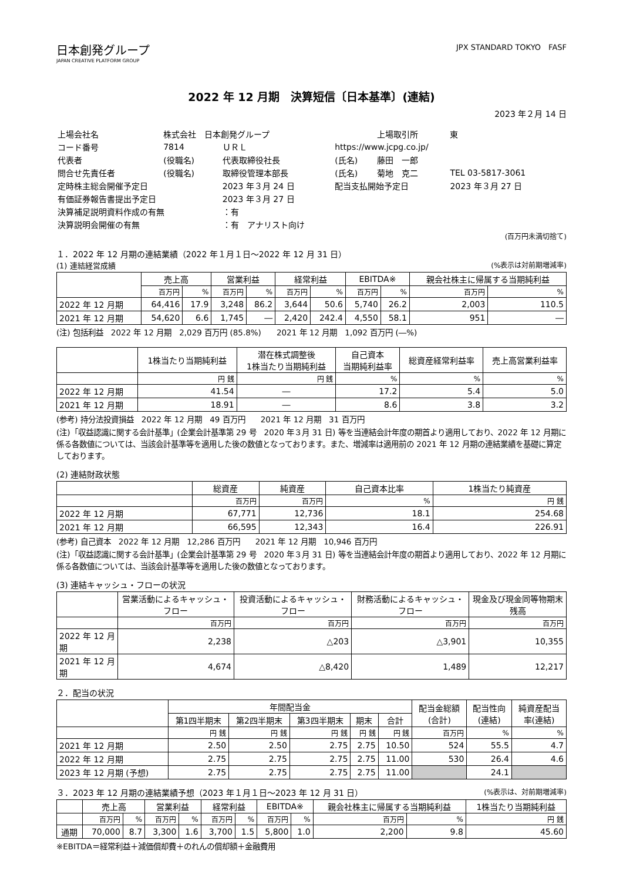日本創発グループ
JAPAN CREATIVE PLATFORM GROUP
JPX STANDARD TOKYO　FASF
2022 年 12 月期　決算短信〔日本基準〕(連結)
2023 年２月 14 日
| 上場会社名 | 株式会社 日本創発グループ | | | 上場取引所 | 東 |
| コード番号 | 7814 | ＵＲＬ | https://www.jcpg.co.jp/ | | |
| 代表者 | (役職名) | 代表取締役社長 | (氏名) | 藤田 一郎 | |
| 問合せ先責任者 | (役職名) | 取締役管理本部長 | (氏名) | 菊地 克二 | TEL 03-5817-3061 |
| 定時株主総会開催予定日 | | 2023 年３月 24 日 | 配当支払開始予定日 | | 2023 年３月 27 日 |
| 有価証券報告書提出予定日 | | 2023 年３月 27 日 | | | |
| 決算補足説明資料作成の有無 | | ：有 | | | |
| 決算説明会開催の有無 | | ：有 アナリスト向け | | | |
(百万円未満切捨て)
１．2022 年 12 月期の連結業績（2022 年１月１日～2022 年 12 月 31 日）
(1) 連結経営成績 (%表示は対前期増減率)
| | 売上高 | | 営業利益 | | 経常利益 | | EBITDA※ | | 親会社株主に帰属する当期純利益 | |
| --- | --- | --- | --- | --- | --- | --- | --- | --- | --- | --- |
| | 百万円 | % | 百万円 | % | 百万円 | % | 百万円 | % | 百万円 | % |
| 2022 年 12 月期 | 64,416 | 17.9 | 3,248 | 86.2 | 3,644 | 50.6 | 5,740 | 26.2 | 2,003 | 110.5 |
| 2021 年 12 月期 | 54,620 | 6.6 | 1,745 | ― | 2,420 | 242.4 | 4,550 | 58.1 | 951 | ― |
(注) 包括利益　2022 年 12 月期　2,029 百万円 (85.8%)　　2021 年 12 月期　1,092 百万円 (―%)
| | 1株当たり当期純利益 | 潜在株式調整後 1株当たり当期純利益 | 自己資本 当期純利益率 | 総資産経常利益率 | 売上高営業利益率 |
| --- | --- | --- | --- | --- | --- |
| | 円 銭 | 円 銭 | % | % | % |
| 2022 年 12 月期 | 41.54 | ― | 17.2 | 5.4 | 5.0 |
| 2021 年 12 月期 | 18.91 | ― | 8.6 | 3.8 | 3.2 |
(参考) 持分法投資損益　2022 年 12 月期　49 百万円　　2021 年 12 月期　31 百万円
(注)「収益認識に関する会計基準」(企業会計基準第 29 号　2020 年３月 31 日) 等を当連結会計年度の期首より適用しており、2022 年 12 月期に係る各数値については、当該会計基準等を適用した後の数値となっております。また、増減率は適用前の 2021 年 12 月期の連結業績を基礎に算定しております。
(2) 連結財政状態
| | 総資産 | 純資産 | 自己資本比率 | 1株当たり純資産 |
| --- | --- | --- | --- | --- |
| | 百万円 | 百万円 | % | 円 銭 |
| 2022 年 12 月期 | 67,771 | 12,736 | 18.1 | 254.68 |
| 2021 年 12 月期 | 66,595 | 12,343 | 16.4 | 226.91 |
(参考) 自己資本　2022 年 12 月期　12,286 百万円　　2021 年 12 月期　10,946 百万円
(注)「収益認識に関する会計基準」(企業会計基準第 29 号　2020 年３月 31 日) 等を当連結会計年度の期首より適用しており、2022 年 12 月期に係る各数値については、当該会計基準等を適用した後の数値となっております。
(3) 連結キャッシュ・フローの状況
| | 営業活動によるキャッシュ・フロー | 投資活動によるキャッシュ・フロー | 財務活動によるキャッシュ・フロー | 現金及び現金同等物期末残高 |
| --- | --- | --- | --- | --- |
| | 百万円 | 百万円 | 百万円 | 百万円 |
| 2022 年 12 月期 | 2,238 | △203 | △3,901 | 10,355 |
| 2021 年 12 月期 | 4,674 | △8,420 | 1,489 | 12,217 |
２．配当の状況
| | 年間配当金 | | | | | 配当金総額 (合計) | 配当性向 (連結) | 純資産配当 率(連結) |
| --- | --- | --- | --- | --- | --- | --- | --- | --- |
| | 第1四半期末 | 第2四半期末 | 第3四半期末 | 期末 | 合計 | | | |
| | 円 銭 | 円 銭 | 円 銭 | 円 銭 | 円 銭 | 百万円 | % | % |
| 2021 年 12 月期 | 2.50 | 2.50 | 2.75 | 2.75 | 10.50 | 524 | 55.5 | 4.7 |
| 2022 年 12 月期 | 2.75 | 2.75 | 2.75 | 2.75 | 11.00 | 530 | 26.4 | 4.6 |
| 2023 年 12 月期 (予想) | 2.75 | 2.75 | 2.75 | 2.75 | 11.00 | | 24.1 | |
３．2023 年 12 月期の連結業績予想（2023 年１月１日～2023 年 12 月 31 日） (%表示は、対前期増減率)
| | 売上高 | | 営業利益 | | 経常利益 | | EBITDA※ | | 親会社株主に帰属する当期純利益 | | 1株当たり当期純利益 |
| --- | --- | --- | --- | --- | --- | --- | --- | --- | --- | --- | --- |
| | 百万円 | % | 百万円 | % | 百万円 | % | 百万円 | % | 百万円 | % | 円 銭 |
| 通期 | 70,000 | 8.7 | 3,300 | 1.6 | 3,700 | 1.5 | 5,800 | 1.0 | 2,200 | 9.8 | 45.60 |
※EBITDA＝経常利益＋減価償却費＋のれんの償却額＋金融費用